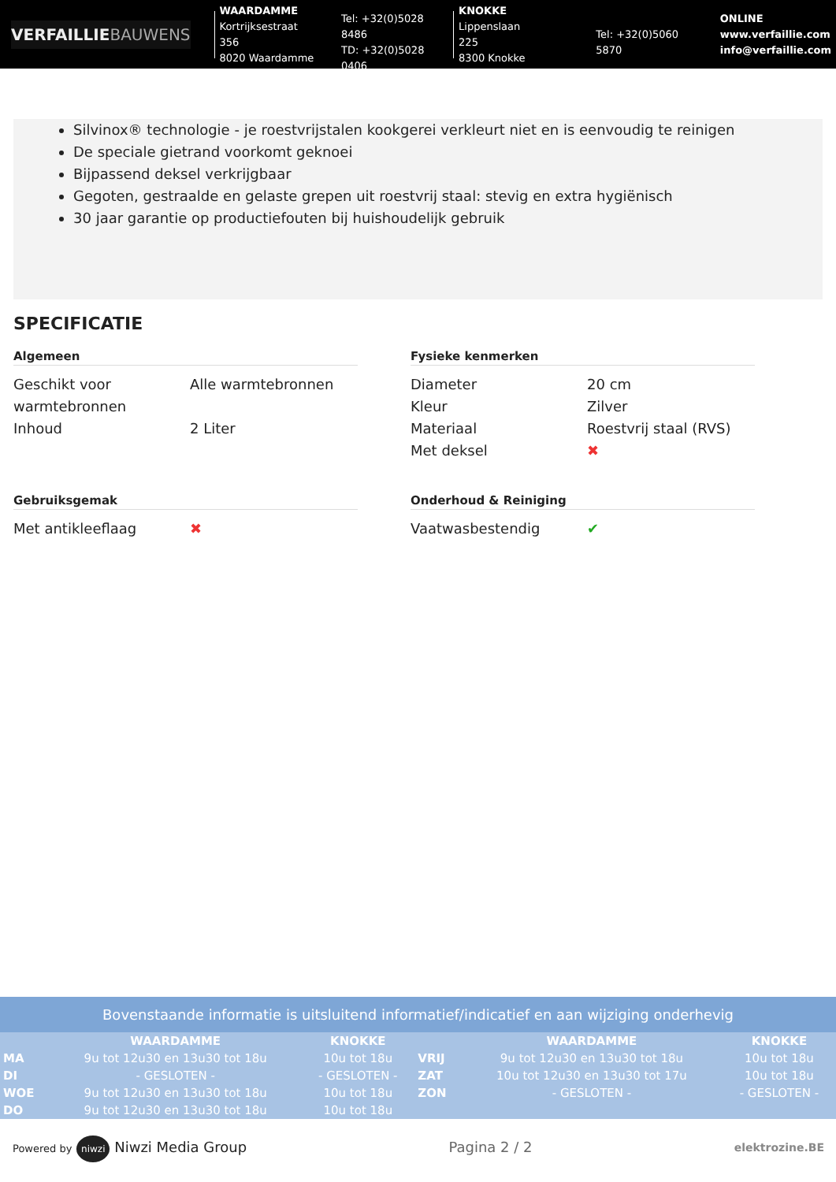VERFAILLIEBAUWENS
WAARDAMME
Kortrijksestraat 356
8020 Waardamme
Tel: +32(0)5028 8486
TD: +32(0)5028 0406
KNOKKE
Lippenslaan 225
8300 Knokke
Tel: +32(0)5060 5870
ONLINE
www.verfaillie.com
info@verfaillie.com
Silvinox® technologie - je roestvrijstalen kookgerei verkleurt niet en is eenvoudig te reinigen
De speciale gietrand voorkomt geknoei
Bijpassend deksel verkrijgbaar
Gegoten, gestraalde en gelaste grepen uit roestvrij staal: stevig en extra hygiënisch
30 jaar garantie op productiefouten bij huishoudelijk gebruik
SPECIFICATIE
Algemeen
| Geschikt voor warmtebronnen | Alle warmtebronnen |
| Inhoud | 2 Liter |
Fysieke kenmerken
| Diameter | 20 cm |
| Kleur | Zilver |
| Materiaal | Roestvrij staal (RVS) |
| Met deksel | ✖ |
Gebruiksgemak
| Met antikleeflaag | ✖ |
Onderhoud & Reiniging
| Vaatwasbestendig | ✔ |
Bovenstaande informatie is uitsluitend informatief/indicatief en aan wijziging onderhevig
| | WAARDAMME | KNOKKE | | WAARDAMME | KNOKKE |
| --- | --- | --- | --- | --- | --- |
| MA | 9u tot 12u30 en 13u30 tot 18u | 10u tot 18u | VRIJ | 9u tot 12u30 en 13u30 tot 18u | 10u tot 18u |
| DI | - GESLOTEN - | - GESLOTEN - | ZAT | 10u tot 12u30 en 13u30 tot 17u | 10u tot 18u |
| WOE | 9u tot 12u30 en 13u30 tot 18u | 10u tot 18u | ZON | - GESLOTEN - | - GESLOTEN - |
| DO | 9u tot 12u30 en 13u30 tot 18u | 10u tot 18u | | | |
Powered by niwzi Niwzi Media Group
Pagina 2 / 2
elektrozine.BE